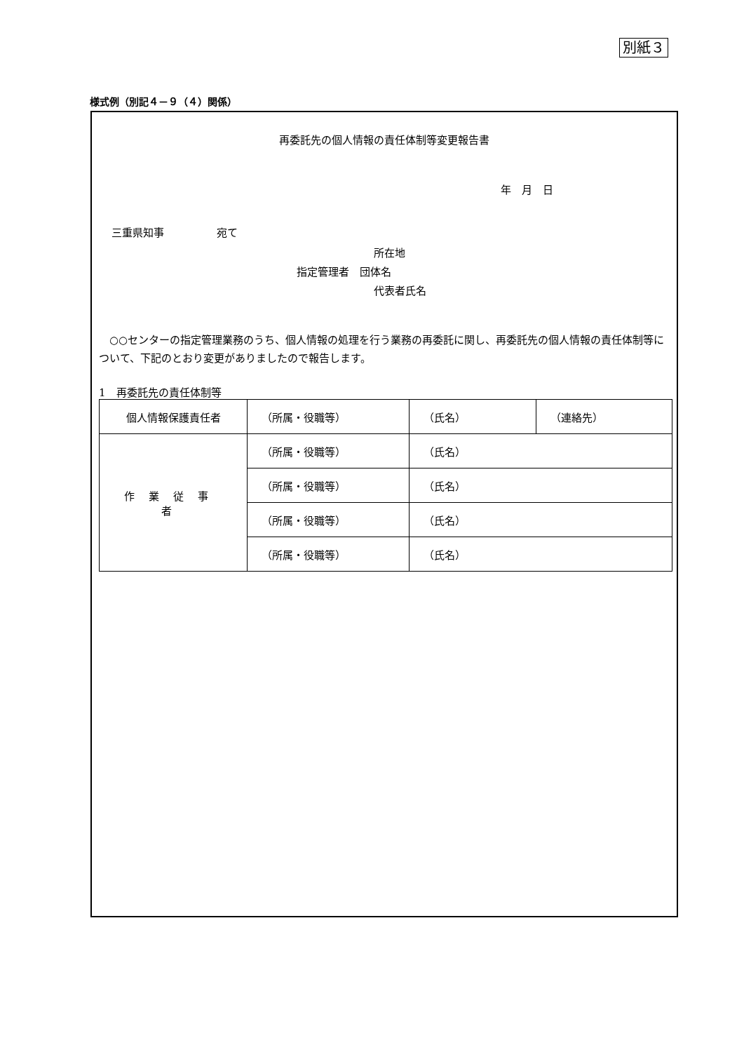別紙３
様式例（別記４－９（４）関係）
再委託先の個人情報の責任体制等変更報告書
年　月　日
三重県知事　　　　　宛て
所在地
指定管理者　団体名
代表者氏名
○○センターの指定管理業務のうち、個人情報の処理を行う業務の再委託に関し、再委託先の個人情報の責任体制等について、下記のとおり変更がありましたので報告します。
1　再委託先の責任体制等
| 個人情報保護責任者 | （所属・役職等） | （氏名） | （連絡先） |
| 作業従事者 | （所属・役職等） | （氏名） | |
| | （所属・役職等） | （氏名） | |
| | （所属・役職等） | （氏名） | |
| | （所属・役職等） | （氏名） | |